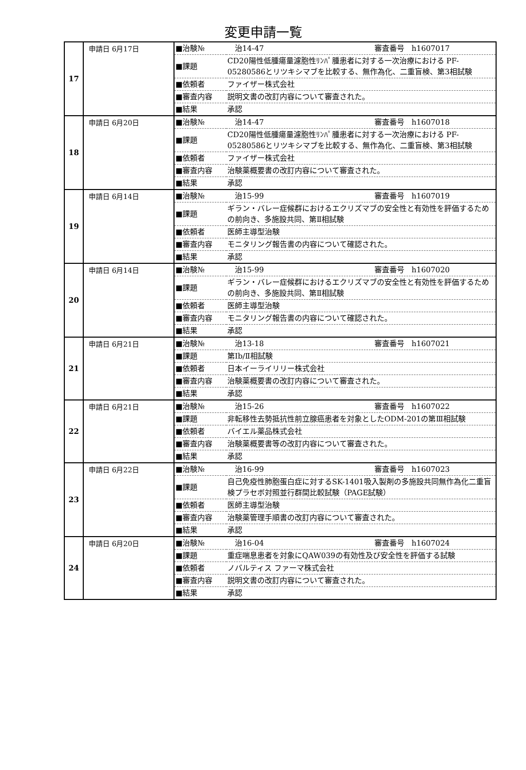変更申請一覧
| 17 | 申請日 6月17日 | / ■治験№ / 治14-47 審査番号 h1607017 / / ■課題 / CD20陽性低腫瘍量濾胞性ﾘﾝﾊﾟ腫患者に対する一次治療における PF-05280586とリツキシマブを比較する、無作為化、二重盲検、第3相試験 / / ■依頼者 / ファイザー株式会社 / / ■審査内容 / 説明文書の改訂内容について審査された。 / / ■結果 / 承認 / |
| 18 | 申請日 6月20日 | / ■治験№ / 治14-47 審査番号 h1607018 / / ■課題 / CD20陽性低腫瘍量濾胞性ﾘﾝﾊﾟ腫患者に対する一次治療における PF-05280586とリツキシマブを比較する、無作為化、二重盲検、第3相試験 / / ■依頼者 / ファイザー株式会社 / / ■審査内容 / 治験薬概要書の改訂内容について審査された。 / / ■結果 / 承認 / |
| 19 | 申請日 6月14日 | / ■治験№ / 治15-99 審査番号 h1607019 / / ■課題 / ギラン・バレー症候群におけるエクリズマブの安全性と有効性を評価するための前向き、多施設共同、第Ⅱ相試験 / / ■依頼者 / 医師主導型治験 / / ■審査内容 / モニタリング報告書の内容について確認された。 / / ■結果 / 承認 / |
| 20 | 申請日 6月14日 | / ■治験№ / 治15-99 審査番号 h1607020 / / ■課題 / ギラン・バレー症候群におけるエクリズマブの安全性と有効性を評価するための前向き、多施設共同、第Ⅱ相試験 / / ■依頼者 / 医師主導型治験 / / ■審査内容 / モニタリング報告書の内容について確認された。 / / ■結果 / 承認 / |
| 21 | 申請日 6月21日 | / ■治験№ / 治13-18 審査番号 h1607021 / / ■課題 / 第Ⅰb/Ⅱ相試験 / / ■依頼者 / 日本イーライリリー株式会社 / / ■審査内容 / 治験薬概要書の改訂内容について審査された。 / / ■結果 / 承認 / |
| 22 | 申請日 6月21日 | / ■治験№ / 治15-26 審査番号 h1607022 / / ■課題 / 非転移性去勢抵抗性前立腺癌患者を対象としたODM-201の第Ⅲ相試験 / / ■依頼者 / バイエル薬品株式会社 / / ■審査内容 / 治験薬概要書等の改訂内容について審査された。 / / ■結果 / 承認 / |
| 23 | 申請日 6月22日 | / ■治験№ / 治16-99 審査番号 h1607023 / / ■課題 / 自己免疫性肺胞蛋白症に対するSK-1401吸入製剤の多施設共同無作為化二重盲検プラセボ対照並行群間比較試験（PAGE試験） / / ■依頼者 / 医師主導型治験 / / ■審査内容 / 治験薬管理手順書の改訂内容について審査された。 / / ■結果 / 承認 / |
| 24 | 申請日 6月20日 | / ■治験№ / 治16-04 審査番号 h1607024 / / ■課題 / 重症喘息患者を対象にQAW039の有効性及び安全性を評価する試験 / / ■依頼者 / ノバルティス ファーマ株式会社 / / ■審査内容 / 説明文書の改訂内容について審査された。 / / ■結果 / 承認 / |